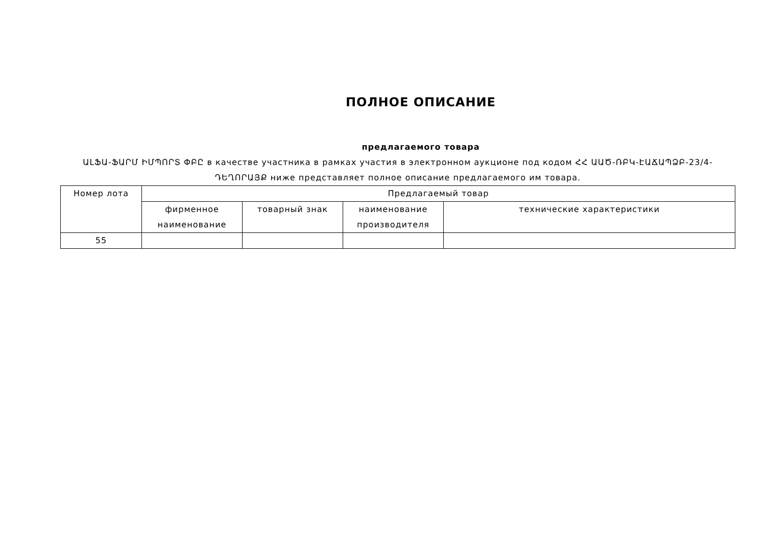ПОЛНОЕ ОПИСАНИЕ
предлагаемого товара
ԱԼՖԱ-ՖԱՐՄ ԻՄՊՈՐՏ ՓԲԸ в качестве участника в рамках участия в электронном аукционе под кодом ՀՀ ԱԱԾ-ՌԲԿ-ԷԱՃԱՊՁԲ-23/4-ԴԵՂՈՐԱՅՔ ниже представляет полное описание предлагаемого им товара.
| Номер лота | Предлагаемый товар | | | |
| --- | --- | --- | --- | --- |
| | фирменное наименование | товарный знак | наименование производителя | технические характеристики |
| 55 | | | | |